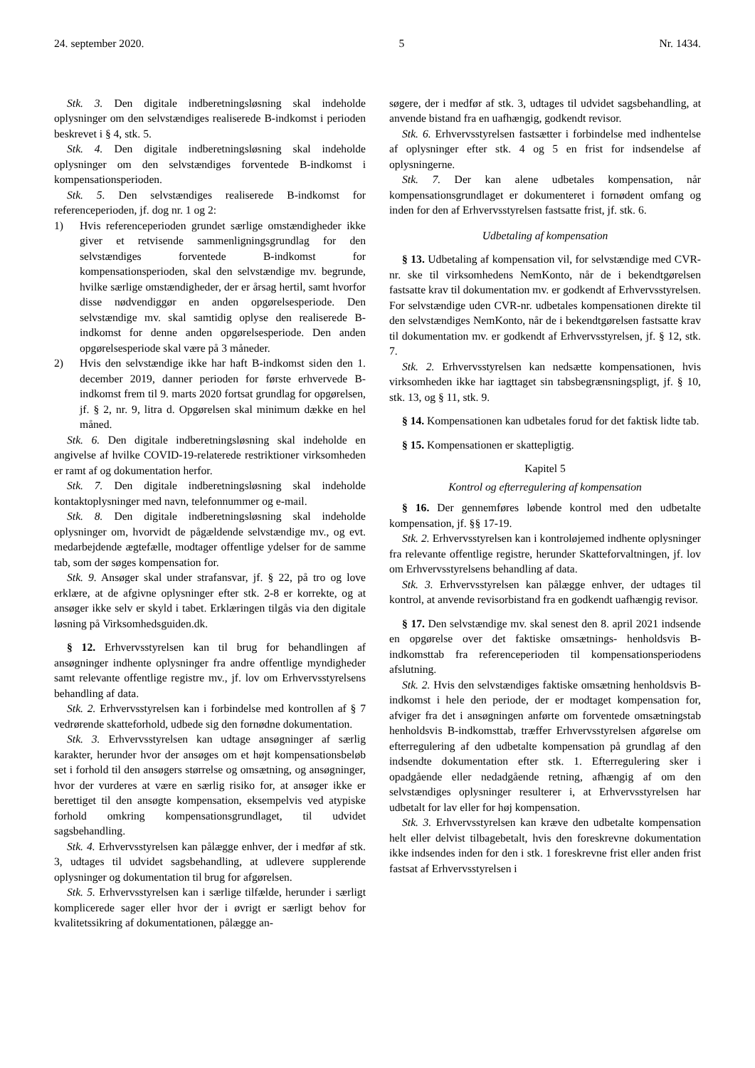24. september 2020. 5 Nr. 1434.
Stk. 3. Den digitale indberetningsløsning skal indeholde oplysninger om den selvstændiges realiserede B-indkomst i perioden beskrevet i § 4, stk. 5.
Stk. 4. Den digitale indberetningsløsning skal indeholde oplysninger om den selvstændiges forventede B-indkomst i kompensationsperioden.
Stk. 5. Den selvstændiges realiserede B-indkomst for referenceperioden, jf. dog nr. 1 og 2:
1) Hvis referenceperioden grundet særlige omstændigheder ikke giver et retvisende sammenligningsgrundlag for den selvstændiges forventede B-indkomst for kompensationsperioden, skal den selvstændige mv. begrunde, hvilke særlige omstændigheder, der er årsag hertil, samt hvorfor disse nødvendiggør en anden opgørelsesperiode. Den selvstændige mv. skal samtidig oplyse den realiserede B-indkomst for denne anden opgørelsesperiode. Den anden opgørelsesperiode skal være på 3 måneder.
2) Hvis den selvstændige ikke har haft B-indkomst siden den 1. december 2019, danner perioden for første erhvervede B-indkomst frem til 9. marts 2020 fortsat grundlag for opgørelsen, jf. § 2, nr. 9, litra d. Opgørelsen skal minimum dække en hel måned.
Stk. 6. Den digitale indberetningsløsning skal indeholde en angivelse af hvilke COVID-19-relaterede restriktioner virksomheden er ramt af og dokumentation herfor.
Stk. 7. Den digitale indberetningsløsning skal indeholde kontaktoplysninger med navn, telefonnummer og e-mail.
Stk. 8. Den digitale indberetningsløsning skal indeholde oplysninger om, hvorvidt de pågældende selvstændige mv., og evt. medarbejdende ægtefælle, modtager offentlige ydelser for de samme tab, som der søges kompensation for.
Stk. 9. Ansøger skal under strafansvar, jf. § 22, på tro og love erklære, at de afgivne oplysninger efter stk. 2-8 er korrekte, og at ansøger ikke selv er skyld i tabet. Erklæringen tilgås via den digitale løsning på Virksomhedsguiden.dk.
§ 12. Erhvervsstyrelsen kan til brug for behandlingen af ansøgninger indhente oplysninger fra andre offentlige myndigheder samt relevante offentlige registre mv., jf. lov om Erhvervsstyrelsens behandling af data.
Stk. 2. Erhvervsstyrelsen kan i forbindelse med kontrollen af § 7 vedrørende skatteforhold, udbede sig den fornødne dokumentation.
Stk. 3. Erhvervsstyrelsen kan udtage ansøgninger af særlig karakter, herunder hvor der ansøges om et højt kompensationsbeløb set i forhold til den ansøgers størrelse og omsætning, og ansøgninger, hvor der vurderes at være en særlig risiko for, at ansøger ikke er berettiget til den ansøgte kompensation, eksempelvis ved atypiske forhold omkring kompensationsgrundlaget, til udvidet sagsbehandling.
Stk. 4. Erhvervsstyrelsen kan pålægge enhver, der i medfør af stk. 3, udtages til udvidet sagsbehandling, at udlevere supplerende oplysninger og dokumentation til brug for afgørelsen.
Stk. 5. Erhvervsstyrelsen kan i særlige tilfælde, herunder i særligt komplicerede sager eller hvor der i øvrigt er særligt behov for kvalitetssikring af dokumentationen, pålægge an-
søgere, der i medfør af stk. 3, udtages til udvidet sagsbehandling, at anvende bistand fra en uafhængig, godkendt revisor.
Stk. 6. Erhvervsstyrelsen fastsætter i forbindelse med indhentelse af oplysninger efter stk. 4 og 5 en frist for indsendelse af oplysningerne.
Stk. 7. Der kan alene udbetales kompensation, når kompensationsgrundlaget er dokumenteret i fornødent omfang og inden for den af Erhvervsstyrelsen fastsatte frist, jf. stk. 6.
Udbetaling af kompensation
§ 13. Udbetaling af kompensation vil, for selvstændige med CVR-nr. ske til virksomhedens NemKonto, når de i bekendtgørelsen fastsatte krav til dokumentation mv. er godkendt af Erhvervsstyrelsen. For selvstændige uden CVR-nr. udbetales kompensationen direkte til den selvstændiges NemKonto, når de i bekendtgørelsen fastsatte krav til dokumentation mv. er godkendt af Erhvervsstyrelsen, jf. § 12, stk. 7.
Stk. 2. Erhvervsstyrelsen kan nedsætte kompensationen, hvis virksomheden ikke har iagttaget sin tabsbegrænsningspligt, jf. § 10, stk. 13, og § 11, stk. 9.
§ 14. Kompensationen kan udbetales forud for det faktisk lidte tab.
§ 15. Kompensationen er skattepligtig.
Kapitel 5
Kontrol og efterregulering af kompensation
§ 16. Der gennemføres løbende kontrol med den udbetalte kompensation, jf. §§ 17-19.
Stk. 2. Erhvervsstyrelsen kan i kontroløjemed indhente oplysninger fra relevante offentlige registre, herunder Skatteforvaltningen, jf. lov om Erhvervsstyrelsens behandling af data.
Stk. 3. Erhvervsstyrelsen kan pålægge enhver, der udtages til kontrol, at anvende revisorbistand fra en godkendt uafhængig revisor.
§ 17. Den selvstændige mv. skal senest den 8. april 2021 indsende en opgørelse over det faktiske omsætnings- henholdsvis B-indkomsttab fra referenceperioden til kompensationsperiodens afslutning.
Stk. 2. Hvis den selvstændiges faktiske omsætning henholdsvis B-indkomst i hele den periode, der er modtaget kompensation for, afviger fra det i ansøgningen anførte om forventede omsætningstab henholdsvis B-indkomsttab, træffer Erhvervsstyrelsen afgørelse om efterregulering af den udbetalte kompensation på grundlag af den indsendte dokumentation efter stk. 1. Efterregulering sker i opadgående eller nedadgående retning, afhængig af om den selvstændiges oplysninger resulterer i, at Erhvervsstyrelsen har udbetalt for lav eller for høj kompensation.
Stk. 3. Erhvervsstyrelsen kan kræve den udbetalte kompensation helt eller delvist tilbagebetalt, hvis den foreskrevne dokumentation ikke indsendes inden for den i stk. 1 foreskrevne frist eller anden frist fastsat af Erhvervsstyrelsen i